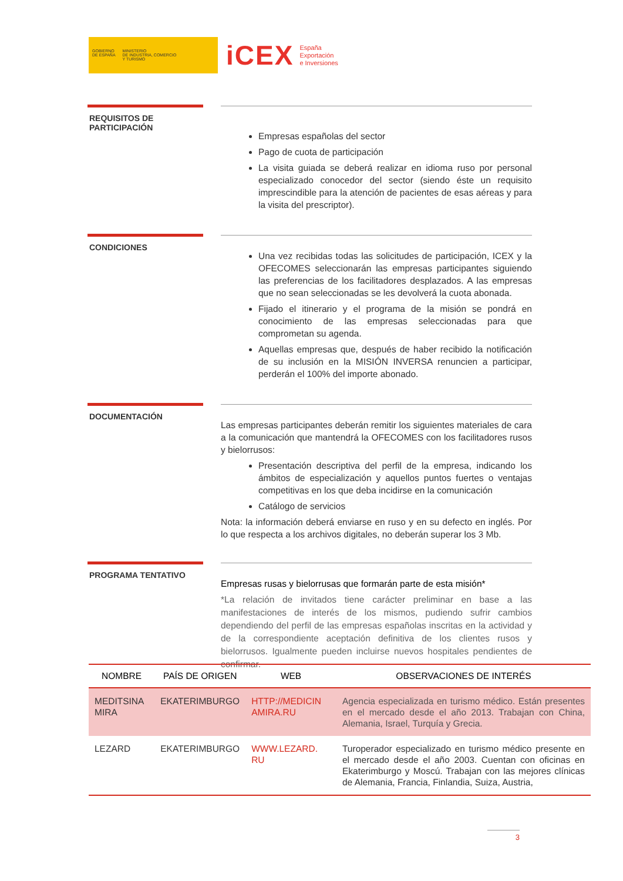GOBIERNO
DE ESPAÑA
MINISTERIO
DE INDUSTRIA, COMERCIO
Y TURISMO
iCEX España
Exportación
e Inversiones
REQUISITOS DE PARTICIPACIÓN
Empresas españolas del sector
Pago de cuota de participación
La visita guiada se deberá realizar en idioma ruso por personal especializado conocedor del sector (siendo éste un requisito imprescindible para la atención de pacientes de esas aéreas y para la visita del prescriptor).
CONDICIONES
Una vez recibidas todas las solicitudes de participación, ICEX y la OFECOMES seleccionarán las empresas participantes siguiendo las preferencias de los facilitadores desplazados. A las empresas que no sean seleccionadas se les devolverá la cuota abonada.
Fijado el itinerario y el programa de la misión se pondrá en conocimiento de las empresas seleccionadas para que comprometan su agenda.
Aquellas empresas que, después de haber recibido la notificación de su inclusión en la MISIÓN INVERSA renuncien a participar, perderán el 100% del importe abonado.
DOCUMENTACIÓN
Las empresas participantes deberán remitir los siguientes materiales de cara a la comunicación que mantendrá la OFECOMES con los facilitadores rusos y bielorrusos:
Presentación descriptiva del perfil de la empresa, indicando los ámbitos de especialización y aquellos puntos fuertes o ventajas competitivas en los que deba incidirse en la comunicación
Catálogo de servicios
Nota: la información deberá enviarse en ruso y en su defecto en inglés. Por lo que respecta a los archivos digitales, no deberán superar los 3 Mb.
PROGRAMA TENTATIVO
Empresas rusas y bielorrusas que formarán parte de esta misión*
*La relación de invitados tiene carácter preliminar en base a las manifestaciones de interés de los mismos, pudiendo sufrir cambios dependiendo del perfil de las empresas españolas inscritas en la actividad y de la correspondiente aceptación definitiva de los clientes rusos y bielorrusos. Igualmente pueden incluirse nuevos hospitales pendientes de confirmar.
| NOMBRE | PAÍS DE ORIGEN | WEB | OBSERVACIONES DE INTERÉS |
| --- | --- | --- | --- |
| MEDITSINA MIRA | EKATERIMBURGO | HTTP://MEDICIN AMIRA.RU | Agencia especializada en turismo médico. Están presentes en el mercado desde el año 2013. Trabajan con China, Alemania, Israel, Turquía y Grecia. |
| LEZARD | EKATERIMBURGO | WWW.LEZARD. RU | Turoperador especializado en turismo médico presente en el mercado desde el año 2003. Cuentan con oficinas en Ekaterimburgo y Moscú. Trabajan con las mejores clínicas de Alemania, Francia, Finlandia, Suiza, Austria, |
3